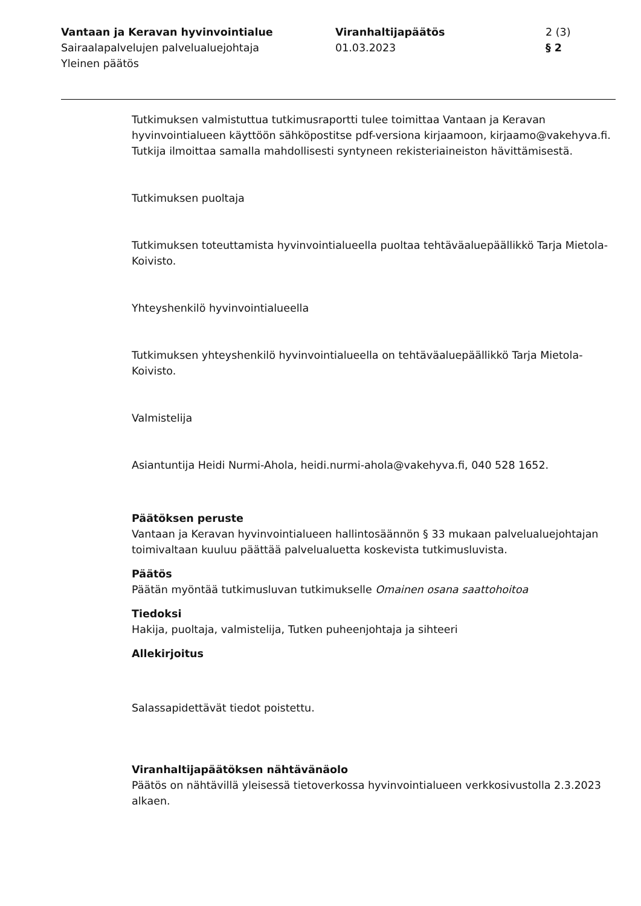Vantaan ja Keravan hyvinvointialue
Sairaalapalvelujen palvelualuejohtaja
Yleinen päätös
Viranhaltijapäätös
01.03.2023
2 (3)
§ 2
Tutkimuksen valmistuttua tutkimusraportti tulee toimittaa Vantaan ja Keravan hyvinvointialueen käyttöön sähköpostitse pdf-versiona kirjaamoon, kirjaamo@vakehyva.fi. Tutkija ilmoittaa samalla mahdollisesti syntyneen rekisteriaineiston hävittämisestä.
Tutkimuksen puoltaja
Tutkimuksen toteuttamista hyvinvointialueella puoltaa tehtäväaluepäällikkö Tarja Mietola-Koivisto.
Yhteyshenkilö hyvinvointialueella
Tutkimuksen yhteyshenkilö hyvinvointialueella on tehtäväaluepäällikkö Tarja Mietola-Koivisto.
Valmistelija
Asiantuntija Heidi Nurmi-Ahola, heidi.nurmi-ahola@vakehyva.fi, 040 528 1652.
Päätöksen peruste
Vantaan ja Keravan hyvinvointialueen hallintosäännön § 33 mukaan palvelualuejohtajan toimivaltaan kuuluu päättää palvelualuetta koskevista tutkimusluvista.
Päätös
Päätän myöntää tutkimusluvan tutkimukselle Omainen osana saattohoitoa
Tiedoksi
Hakija, puoltaja, valmistelija, Tutken puheenjohtaja ja sihteeri
Allekirjoitus
Salassapidettävät tiedot poistettu.
Viranhaltijapäätöksen nähtävänäolo
Päätös on nähtävillä yleisessä tietoverkossa hyvinvointialueen verkkosivustolla 2.3.2023 alkaen.